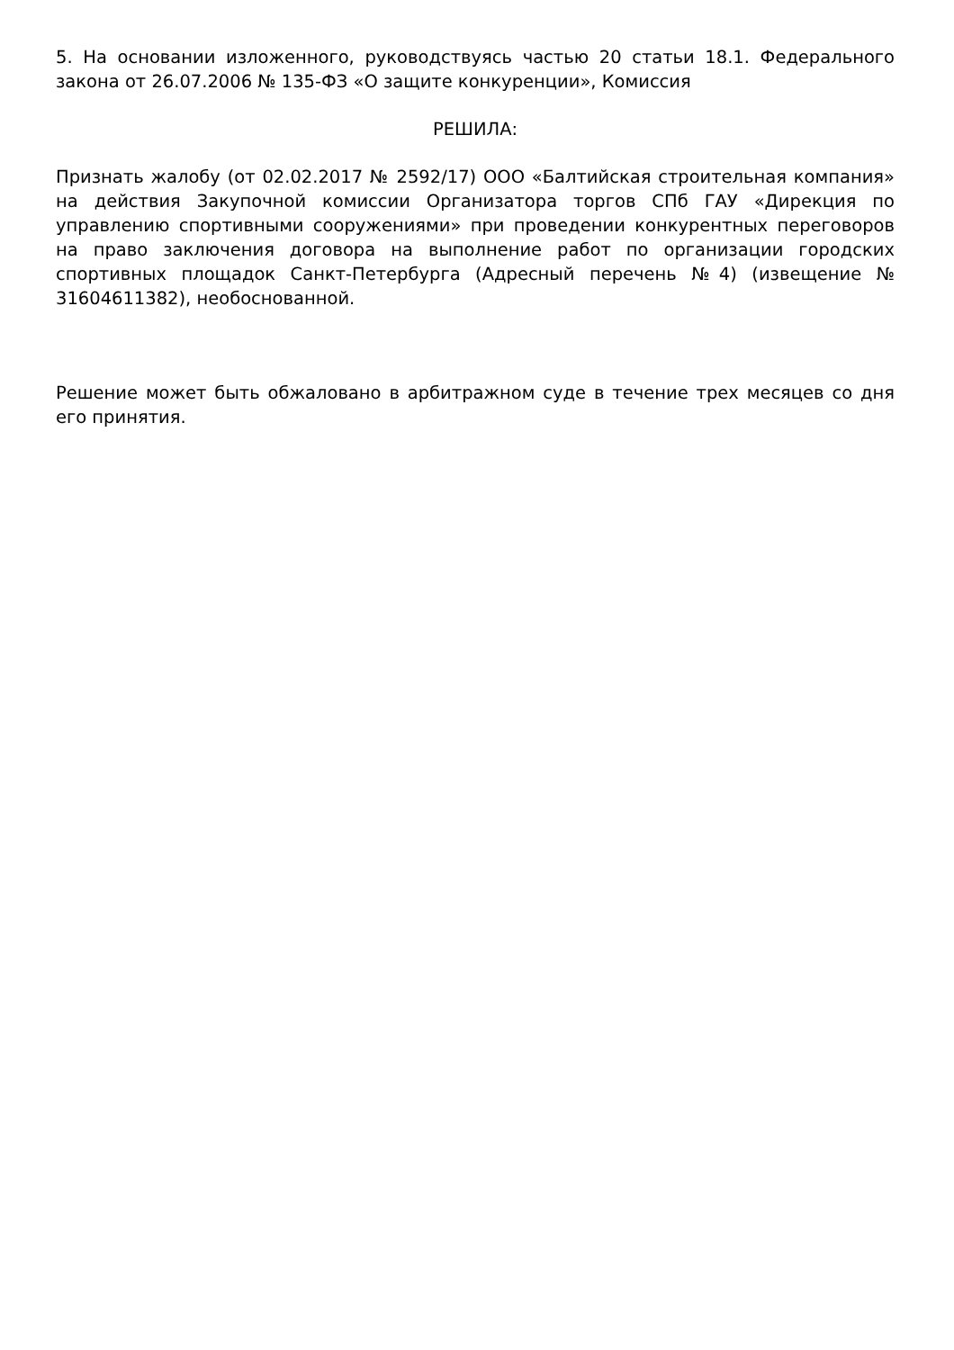5. На основании изложенного, руководствуясь частью 20 статьи 18.1. Федерального закона от 26.07.2006 № 135-ФЗ «О защите конкуренции», Комиссия
РЕШИЛА:
Признать жалобу (от 02.02.2017 № 2592/17) ООО «Балтийская строительная компания» на действия Закупочной комиссии Организатора торгов СПб ГАУ «Дирекция по управлению спортивными сооружениями» при проведении конкурентных переговоров на право заключения договора на выполнение работ по организации городских спортивных площадок Санкт-Петербурга (Адресный перечень №4) (извещение № 31604611382), необоснованной.
Решение может быть обжаловано в арбитражном суде в течение трех месяцев со дня его принятия.